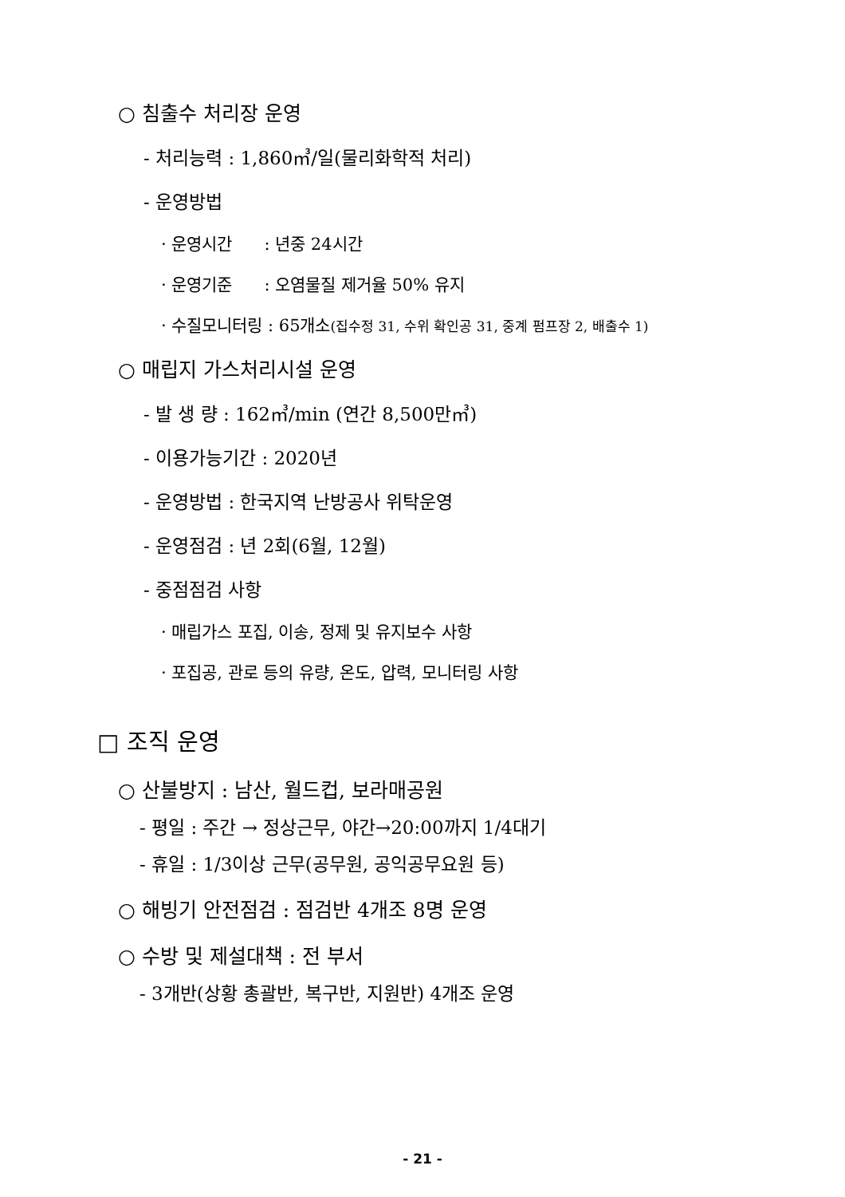○ 침출수 처리장 운영
- 처리능력 : 1,860㎥/일(물리화학적 처리)
- 운영방법
· 운영시간 : 년중 24시간
· 운영기준 : 오염물질 제거율 50% 유지
· 수질모니터링 : 65개소(집수정 31, 수위 확인공 31, 중계 펌프장 2, 배출수 1)
○ 매립지 가스처리시설 운영
- 발 생 량 : 162㎥/min (연간 8,500만㎥)
- 이용가능기간 : 2020년
- 운영방법 : 한국지역 난방공사 위탁운영
- 운영점검 : 년 2회(6월, 12월)
- 중점점검 사항
· 매립가스 포집, 이송, 정제 및 유지보수 사항
· 포집공, 관로 등의 유량, 온도, 압력, 모니터링 사항
□ 조직 운영
○ 산불방지 : 남산, 월드컵, 보라매공원
- 평일 : 주간 → 정상근무, 야간→20:00까지 1/4대기
- 휴일 : 1/3이상 근무(공무원, 공익공무요원 등)
○ 해빙기 안전점검 : 점검반 4개조 8명 운영
○ 수방 및 제설대책 : 전 부서
- 3개반(상황 총괄반, 복구반, 지원반) 4개조 운영
- 21 -